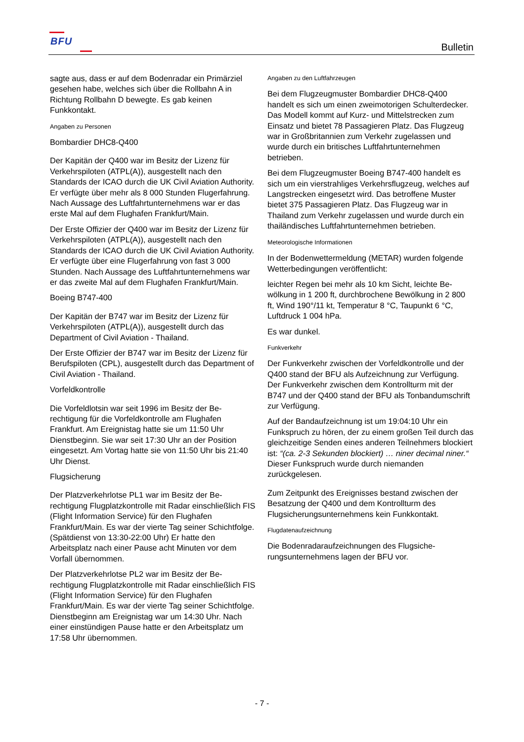BFU Bulletin
sagte aus, dass er auf dem Bodenradar ein Primär­ziel gesehen habe, welches sich über die Rollbahn A in Richtung Rollbahn D bewegte. Es gab keinen Funkkontakt.
Angaben zu Personen
Bombardier DHC8-Q400
Der Kapitän der Q400 war im Besitz der Lizenz für Verkehrspiloten (ATPL(A)), ausgestellt nach den Standards der ICAO durch die UK Civil Aviation Authority. Er verfügte über mehr als 8 000 Stunden Flugerfahrung. Nach Aussage des Luftfahrtunter­nehmens war er das erste Mal auf dem Flughafen Frankfurt/Main.
Der Erste Offizier der Q400 war im Besitz der Lizenz für Verkehrspiloten (ATPL(A)), ausgestellt nach den Standards der ICAO durch die UK Civil Aviation Authority. Er verfügte über eine Flugerfahrung von fast 3 000 Stunden. Nach Aussage des Luftfahrt­unternehmens war er das zweite Mal auf dem Flug­hafen Frankfurt/Main.
Boeing B747-400
Der Kapitän der B747 war im Besitz der Lizenz für Verkehrspiloten (ATPL(A)), ausgestellt durch das Department of Civil Aviation - Thailand.
Der Erste Offizier der B747 war im Besitz der Lizenz für Berufspiloten (CPL), ausgestellt durch das Department of Civil Aviation - Thailand.
Vorfeldkontrolle
Die Vorfeldlotsin war seit 1996 im Besitz der Be­rechtigung für die Vorfeldkontrolle am Flughafen Frankfurt. Am Ereignistag hatte sie um 11:50 Uhr Dienstbeginn. Sie war seit 17:30 Uhr an der Position eingesetzt. Am Vortag hatte sie von 11:50 Uhr bis 21:40 Uhr Dienst.
Flugsicherung
Der Platzverkehrlotse PL1 war im Besitz der Be­rechtigung Flugplatzkontrolle mit Radar einschließ­lich FIS (Flight Information Service) für den Flug­hafen Frankfurt/Main. Es war der vierte Tag seiner Schichtfolge. (Spätdienst von 13:30-22:00 Uhr) Er hatte den Arbeitsplatz nach einer Pause acht Minuten vor dem Vorfall übernommen.
Der Platzverkehrlotse PL2 war im Besitz der Be­rechtigung Flugplatzkontrolle mit Radar einschließ­lich FIS (Flight Information Service) für den Flug­hafen Frankfurt/Main. Es war der vierte Tag seiner Schichtfolge. Dienstbeginn am Ereignistag war um 14:30 Uhr. Nach einer einstündigen Pause hatte er den Arbeitsplatz um 17:58 Uhr übernommen.
Angaben zu den Luftfahrzeugen
Bei dem Flugzeugmuster Bombardier DHC8-Q400 handelt es sich um einen zweimotorigen Schulter­decker. Das Modell kommt auf Kurz- und Mittel­strecken zum Einsatz und bietet 78 Passagieren Platz. Das Flugzeug war in Großbritannien zum Ver­kehr zugelassen und wurde durch ein britisches Luft­fahrtunternehmen betrieben.
Bei dem Flugzeugmuster Boeing B747-400 handelt es sich um ein vierstrahliges Verkehrsflugzeug, welches auf Langstrecken eingesetzt wird. Das be­troffene Muster bietet 375 Passagieren Platz. Das Flugzeug war in Thailand zum Verkehr zugelassen und wurde durch ein thailändisches Luftfahrtunter­nehmen betrieben.
Meteorologische Informationen
In der Bodenwettermeldung (METAR) wurden folgende Wetterbedingungen veröffentlicht:
leichter Regen bei mehr als 10 km Sicht, leichte Be­wölkung in 1 200 ft, durchbrochene Bewölkung in 2 800 ft, Wind 190°/11 kt, Temperatur 8 °C, Tau­punkt 6 °C, Luftdruck 1 004 hPa.
Es war dunkel.
Funkverkehr
Der Funkverkehr zwischen der Vorfeldkontrolle und der Q400 stand der BFU als Aufzeichnung zur Ver­fügung. Der Funkverkehr zwischen dem Kontrollturm mit der B747 und der Q400 stand der BFU als Ton­bandumschrift zur Verfügung.
Auf der Bandaufzeichnung ist um 19:04:10 Uhr ein Funkspruch zu hören, der zu einem großen Teil durch das gleichzeitige Senden eines anderen Teil­nehmers blockiert ist: “(ca. 2-3 Sekunden blockiert) … niner decimal niner.“ Dieser Funkspruch wurde durch niemanden zurückgelesen.
Zum Zeitpunkt des Ereignisses bestand zwischen der Besatzung der Q400 und dem Kontrollturm des Flugsicherungsunternehmens kein Funkkontakt.
Flugdatenaufzeichnung
Die Bodenradaraufzeichnungen des Flugsiche­rungsunternehmens lagen der BFU vor.
- 7 -